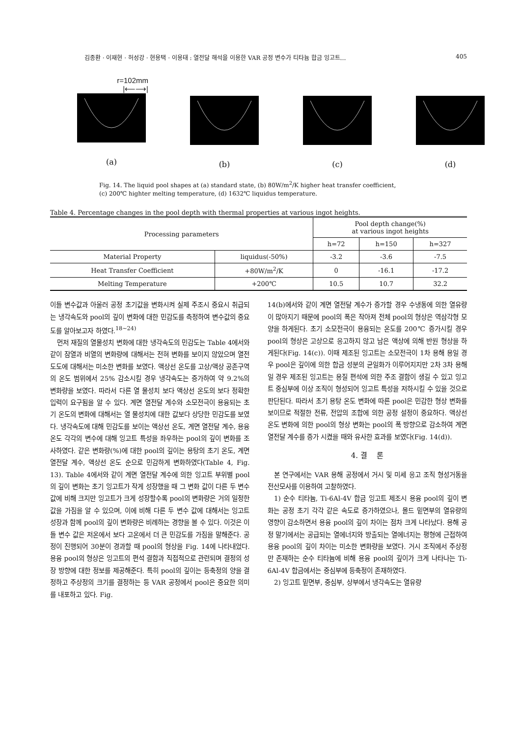김종환 · 이재현 · 허성강 · 현용택 · 이용태 : 열전달 해석을 이용한 VAR 공정 변수가 티타늄 합금 잉고트… 405
r=102mm
|⟵⟶|
(a)
(b) (c) (d)
Fig. 14. The liquid pool shapes at (a) standard state, (b) 80W/m<sup>2</sup>/K higher heat transfer coefficient,
(c) 200℃ highter melting temperature, (d) 1632℃ liquidus temperature.
Table 4. Percentage changes in the pool depth with thermal properties at various ingot heights.
| Processing parameters | | Pool depth change(%) at various ingot heights | | |
| --- | --- | --- | --- | --- |
| | | h=72 | h=150 | h=327 |
| Material Property | liquidus(-50%) | -3.2 | -3.6 | -7.5 |
| Heat Transfer Coefficient | +80W/m<sup>2</sup>/K | 0 | -16.1 | -17.2 |
| Melting Temperature | +200℃ | 10.5 | 10.7 | 32.2 |
이들 변수값과 아울러 공정 초기값을 변화시켜 실제 주조시 중요시 취급되는 냉각속도와 pool의 깊이 변화에 대한 민감도를 측정하여 변수값의 중요도를 알아보고자 하였다.<sup>18~24)</sup>
먼저 재질의 열물성치 변화에 대한 냉각속도의 민감도는 Table 4에서와 같이 잠열과 비열의 변화량에 대해서는 전혀 변화를 보이지 않았으며 열전도도에 대해서는 미소한 변화를 보였다. 액상선 온도를 고상/액상 공존구역의 온도 범위에서 25% 감소시킬 경우 냉각속도는 증가하여 약 9.2%의 변화량을 보였다. 따라서 다른 열 물성치 보다 액상선 온도의 보다 정확한 입력이 요구됨을 알 수 있다. 계면 열전달 계수와 소모전극이 용융되는 초기 온도의 변화에 대해서는 열 물성치에 대한 값보다 상당한 민감도를 보였다. 냉각속도에 대해 민감도를 보이는 액상선 온도, 계면 열전달 계수, 용융 온도 각각의 변수에 대해 잉고트 특성을 좌우하는 pool의 깊이 변화를 조사하였다. 같은 변화량(%)에 대한 pool의 깊이는 용탕의 초기 온도, 계면 열전달 계수, 액상선 온도 순으로 민감하게 변화하였다(Table 4, Fig. 13). Table 4에서와 같이 계면 열전달 계수에 의한 잉고트 부위별 pool의 깊이 변화는 초기 잉고트가 작게 성장했을 때 그 변화 값이 다른 두 변수 값에 비해 크지만 잉고트가 크게 성장할수록 pool의 변화량은 거의 일정한 값을 가짐을 알 수 있으며, 이에 비해 다른 두 변수 값에 대해서는 잉고트 성장과 함께 pool의 깊이 변화량은 비례하는 경향을 볼 수 있다. 이것은 이들 변수 값은 저온에서 보다 고온에서 더 큰 민감도를 가짐을 말해준다. 공정이 진행되어 30분이 경과할 때 pool의 형상을 Fig. 14에 나타내었다. 용융 pool의 형상은 잉고트의 편석 결함과 직접적으로 관련되며 결정의 성장 방향에 대한 정보를 제공해준다. 특히 pool의 깊이는 등축정의 양을 결정하고 주상정의 크기를 결정하는 등 VAR 공정에서 pool은 중요한 의미를 내포하고 있다. Fig.
14(b)에서와 같이 계면 열전달 계수가 증가할 경우 수냉동에 의한 열유량이 많아지기 때문에 pool의 폭은 작아져 전체 pool의 형상은 역삼각형 모양을 하게된다. 초기 소모전극이 용융되는 온도를 200℃ 증가시킬 경우 pool의 형상은 고상으로 응고하지 않고 남은 액상에 의해 반원 형상을 하게된다(Fig. 14(c)). 이때 제조된 잉고트는 소모전극이 1차 용해 용일 경우 pool은 깊이에 의한 합금 성분의 균일화가 이루어지지만 2차 3차 용해일 경우 제조된 잉고트는 용질 편석에 의한 주조 결함이 생길 수 있고 잉고트 중심부에 이상 조직이 형성되어 잉고트 특성을 저하시킬 수 있을 것으로 판단된다. 따라서 초기 용탕 온도 변화에 따른 pool은 민감한 형상 변화를 보이므로 적절한 전류, 전압의 조합에 의한 공정 설정이 중요하다. 액상선 온도 변화에 의한 pool의 형상 변화는 pool의 폭 방향으로 감소하여 계면 열전달 계수를 증가 시켰을 때와 유사한 효과를 보였다(Fig. 14(d)).
4. 결 론
본 연구에서는 VAR 용해 공정에서 거시 및 미세 응고 조직 형성거동을 전산모사를 이용하여 고찰하였다.
1) 순수 티타늄, Ti-6Al-4V 합금 잉고트 제조시 용융 pool의 깊이 변화는 공정 초기 각각 같은 속도로 증가하였으나, 몰드 밑면부의 열유량의 영향이 감소하면서 용융 pool의 깊이 차이는 점차 크게 나타났다. 용해 공정 말기에서는 공급되는 열에너지와 방출되는 열에너지는 평형에 근접하여 용융 pool의 깊이 차이는 미소한 변화량을 보였다. 거시 조직에서 주상정만 존재하는 순수 티타늄에 비해 용융 pool의 깊이가 크게 나타나는 Ti-6Al-4V 합금에서는 중심부에 등축정이 존재하였다.
2) 잉고트 밑면부, 중심부, 상부에서 냉각속도는 열유량